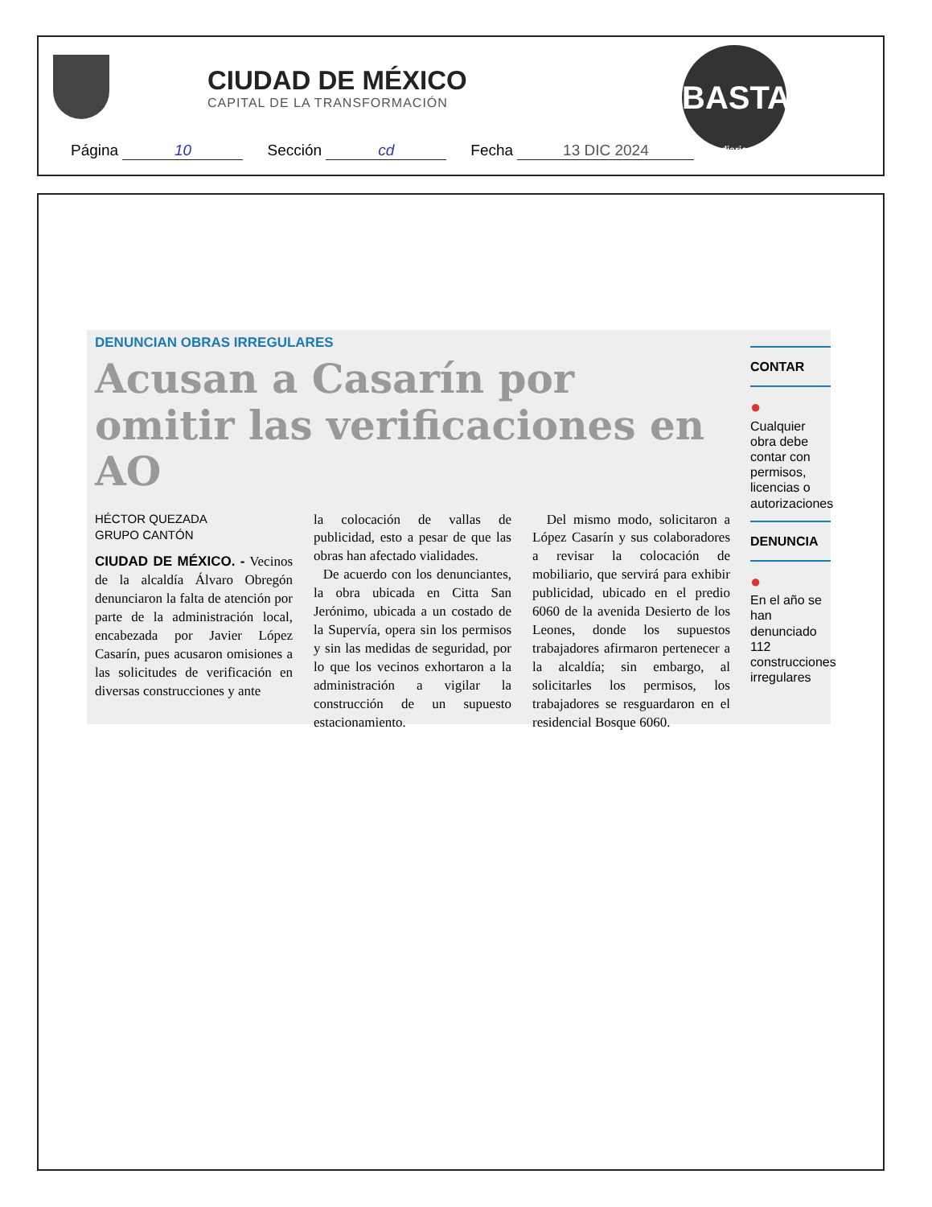CIUDAD DE MÉXICO
CAPITAL DE LA TRANSFORMACIÓN
BASTA!
diario
Página 10 Sección cd Fecha 13 DIC 2024
DENUNCIAN OBRAS IRREGULARES
Acusan a Casarín por omitir las verificaciones en AO
HÉCTOR QUEZADA
GRUPO CANTÓN
CIUDAD DE MÉXICO. - Vecinos de la alcaldía Álvaro Obregón denunciaron la falta de atención por parte de la administración local, encabezada por Javier López Casarín, pues acusaron omisiones a las solicitudes de verificación en diversas construcciones y ante
la colocación de vallas de publicidad, esto a pesar de que las obras han afectado vialidades.
De acuerdo con los denunciantes, la obra ubicada en Citta San Jerónimo, ubicada a un costado de la Supervía, opera sin los permisos y sin las medidas de seguridad, por lo que los vecinos exhortaron a la administración a vigilar la construcción de un supuesto estacionamiento.
Del mismo modo, solicitaron a López Casarín y sus colaboradores a revisar la colocación de mobiliario, que servirá para exhibir publicidad, ubicado en el predio 6060 de la avenida Desierto de los Leones, donde los supuestos trabajadores afirmaron pertenecer a la alcaldía; sin embargo, al solicitarles los permisos, los trabajadores se resguardaron en el residencial Bosque 6060.
CONTAR
●
Cualquier obra debe contar con permisos, licencias o autorizaciones
DENUNCIA
●
En el año se han denunciado 112 construcciones irregulares